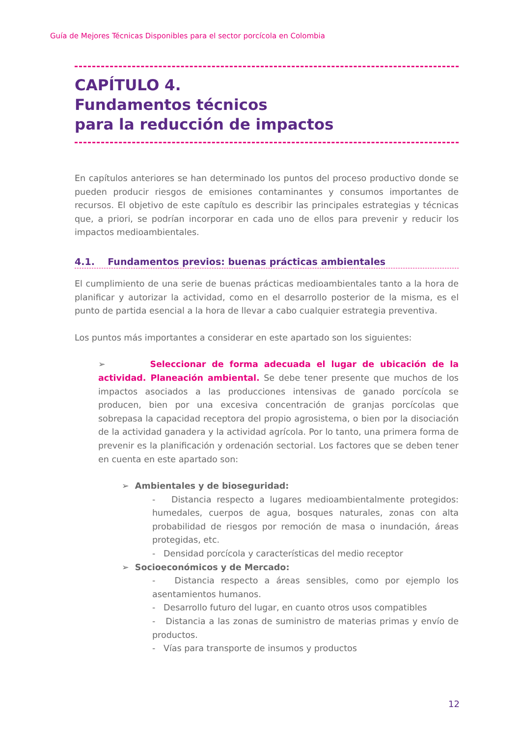Guía de Mejores Técnicas Disponibles para el sector porcícola en Colombia
CAPÍTULO 4.
Fundamentos técnicos
para la reducción de impactos
En capítulos anteriores se han determinado los puntos del proceso productivo donde se pueden producir riesgos de emisiones contaminantes y consumos importantes de recursos. El objetivo de este capítulo es describir las principales estrategias y técnicas que, a priori, se podrían incorporar en cada uno de ellos para prevenir y reducir los impactos medioambientales.
4.1. Fundamentos previos: buenas prácticas ambientales
El cumplimiento de una serie de buenas prácticas medioambientales tanto a la hora de planificar y autorizar la actividad, como en el desarrollo posterior de la misma, es el punto de partida esencial a la hora de llevar a cabo cualquier estrategia preventiva.
Los puntos más importantes a considerar en este apartado son los siguientes:
➢ Seleccionar de forma adecuada el lugar de ubicación de la actividad. Planeación ambiental. Se debe tener presente que muchos de los impactos asociados a las producciones intensivas de ganado porcícola se producen, bien por una excesiva concentración de granjas porcícolas que sobrepasa la capacidad receptora del propio agrosistema, o bien por la disociación de la actividad ganadera y la actividad agrícola. Por lo tanto, una primera forma de prevenir es la planificación y ordenación sectorial. Los factores que se deben tener en cuenta en este apartado son:
➢ Ambientales y de bioseguridad:
- Distancia respecto a lugares medioambientalmente protegidos: humedales, cuerpos de agua, bosques naturales, zonas con alta probabilidad de riesgos por remoción de masa o inundación, áreas protegidas, etc.
- Densidad porcícola y características del medio receptor
➢ Socioeconómicos y de Mercado:
- Distancia respecto a áreas sensibles, como por ejemplo los asentamientos humanos.
- Desarrollo futuro del lugar, en cuanto otros usos compatibles
- Distancia a las zonas de suministro de materias primas y envío de productos.
- Vías para transporte de insumos y productos
12